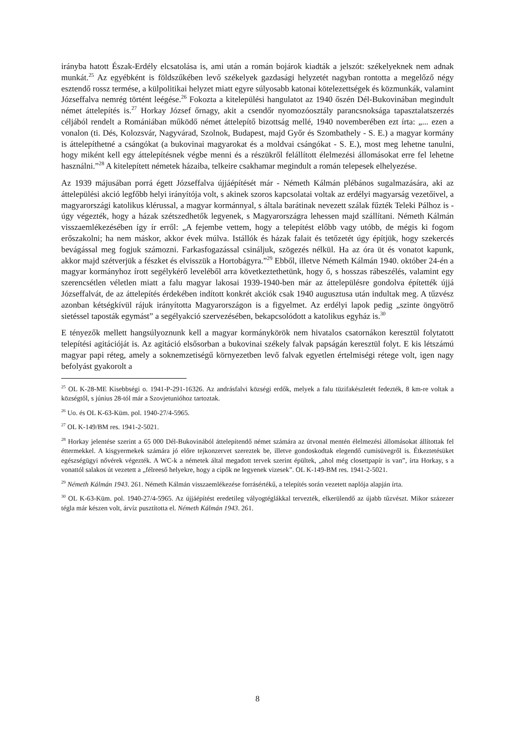irányba hatott Észak-Erdély elcsatolása is, ami után a román bojárok kiadták a jelszót: székelyeknek nem adnak munkát.<sup>25</sup> Az egyébként is földszűkében levő székelyek gazdasági helyzetét nagyban rontotta a megelőző négy esztendő rossz termése, a külpolitikai helyzet miatt egyre súlyosabb katonai kötelezettségek és közmunkák, valamint Józseffalva nemrég történt leégése.<sup>26</sup> Fokozta a kitelepülési hangulatot az 1940 őszén Dél-Bukovinában megindult német áttelepítés is.<sup>27</sup> Horkay József őrnagy, akit a csendőr nyomozóosztály parancsnoksága tapasztalatszerzés céljából rendelt a Romániában működő német áttelepítő bizottság mellé, 1940 novemberében ezt írta: „... ezen a vonalon (ti. Dés, Kolozsvár, Nagyvárad, Szolnok, Budapest, majd Győr és Szombathely - S. E.) a magyar kormány is áttelepíthetné a csángókat (a bukovinai magyarokat és a moldvai csángókat - S. E.), most meg lehetne tanulni, hogy miként kell egy áttelepítésnek végbe menni és a részükről felállított élelmezési állomásokat erre fel lehetne használni.”<sup>28</sup> A kitelepített németek házaiba, telkeire csakhamar megindult a román telepesek elhelyezése.
Az 1939 májusában porrá égett Józseffalva újjáépítését már - Németh Kálmán plébános sugalmazására, aki az áttelepülési akció legfőbb helyi irányítója volt, s akinek szoros kapcsolatai voltak az erdélyi magyarság vezetőivel, a magyarországi katolikus klérussal, a magyar kormánnyal, s általa barátinak nevezett szálak fűzték Teleki Pálhoz is - úgy végezték, hogy a házak szétszedhetők legyenek, s Magyarországra lehessen majd szállítani. Németh Kálmán visszaemlékezésében így ír erről: „A fejembe vettem, hogy a telepítést előbb vagy utóbb, de mégis ki fogom erőszakolni; ha nem máskor, akkor évek múlva. Istállók és házak falait és tetőzetét úgy építjük, hogy szekercés bevágással meg fogjuk számozni. Farkasfogazással csináljuk, szögezés nélkül. Ha az óra üt és vonatot kapunk, akkor majd szétverjük a fészket és elvisszük a Hortobágyra.”<sup>29</sup> Ebből, illetve Németh Kálmán 1940. október 24-én a magyar kormányhoz írott segélykérő leveléből arra következtethetünk, hogy ő, s hosszas rábeszélés, valamint egy szerencsétlen véletlen miatt a falu magyar lakosai 1939-1940-ben már az áttelepülésre gondolva építették újjá Józseffalvát, de az áttelepítés érdekében indított konkrét akciók csak 1940 augusztusa után indultak meg. A tűzvész azonban kétségkívül rájuk irányította Magyarországon is a figyelmet. Az erdélyi lapok pedig „szinte öngyötrő sietéssel taposták egymást” a segélyakció szervezésében, bekapcsolódott a katolikus egyház is.<sup>30</sup>
E tényezők mellett hangsúlyoznunk kell a magyar kormánykörök nem hivatalos csatornákon keresztül folytatott telepítési agitációját is. Az agitáció elsősorban a bukovinai székely falvak papságán keresztül folyt. E kis létszámú magyar papi réteg, amely a soknemzetiségű környezetben levő falvak egyetlen értelmiségi rétege volt, igen nagy befolyást gyakorolt a
<sup>25</sup> OL K-28-ME Kisebbségi o. 1941-P-291-16326. Az andrásfalvi községi erdők, melyek a falu tüzifakészletét fedezték, 8 km-re voltak a községtől, s június 28-tól már a Szovjetunióhoz tartoztak.
<sup>26</sup> Uo. és OL K-63-Küm. pol. 1940-27/4-5965.
<sup>27</sup> OL K-149/BM res. 1941-2-5021.
<sup>28</sup> Horkay jelentése szerint a 65 000 Dél-Bukovinából áttelepítendő német számára az útvonal mentén élelmezési állomásokat állítottak fel éttermekkel. A kisgyermekek számára jó előre tejkonzervet szereztek be, illetve gondoskodtak elegendő cumisüvegről is. Étkeztetésüket egészségügyi nővérek végezték. A WC-k a németek által megadott tervek szerint épültek, „ahol még closettpapír is van”, írta Horkay, s a vonattól salakos út vezetett a „félreeső helyekre, hogy a cipők ne legyenek vizesek”. OL K-149-BM res. 1941-2-5021.
<sup>29</sup> Németh Kálmán 1943. 261. Németh Kálmán visszaemlékezése forrásértékű, a telepítés során vezetett naplója alapján írta.
<sup>30</sup> OL K-63-Küm. pol. 1940-27/4-5965. Az újjáépítést eredetileg vályogtéglákkal tervezték, elkerülendő az újabb tűzvészt. Mikor százezer tégla már készen volt, árvíz pusztította el. Németh Kálmán 1943. 261.
8